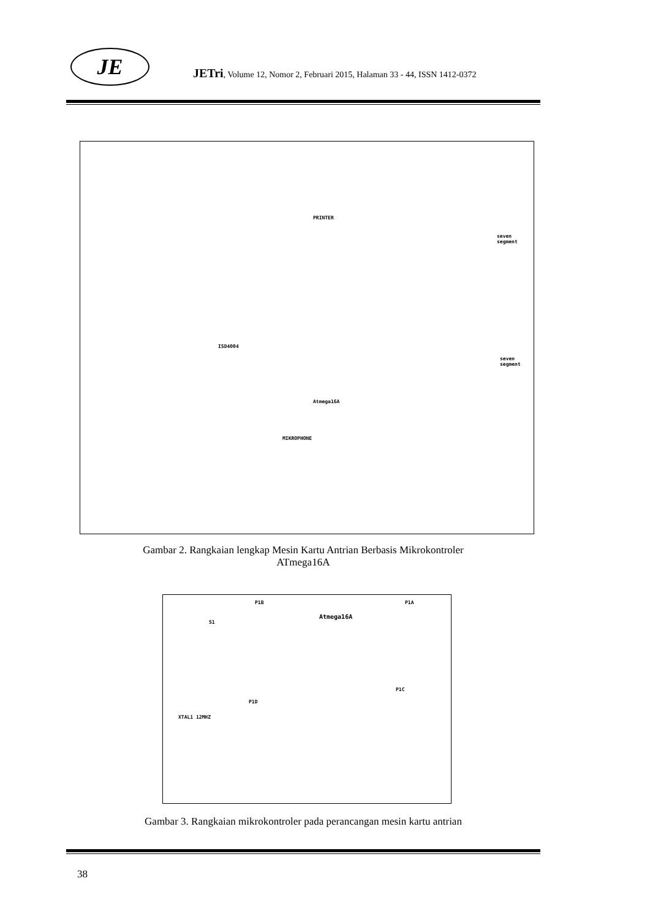JE
JETri, Volume 12, Nomor 2, Februari 2015, Halaman 33 - 44, ISSN 1412-0372
ISD4004
PRINTER
Atmega16A
seven segment
seven segment
MIKROPHONE
Gambar 2. Rangkaian lengkap Mesin Kartu Antrian Berbasis Mikrokontroler
ATmega16A
Atmega16A
P1B P1A
P1C
P1D
XTAL1 12MHZ
S1
Gambar 3. Rangkaian mikrokontroler pada perancangan mesin kartu antrian
38